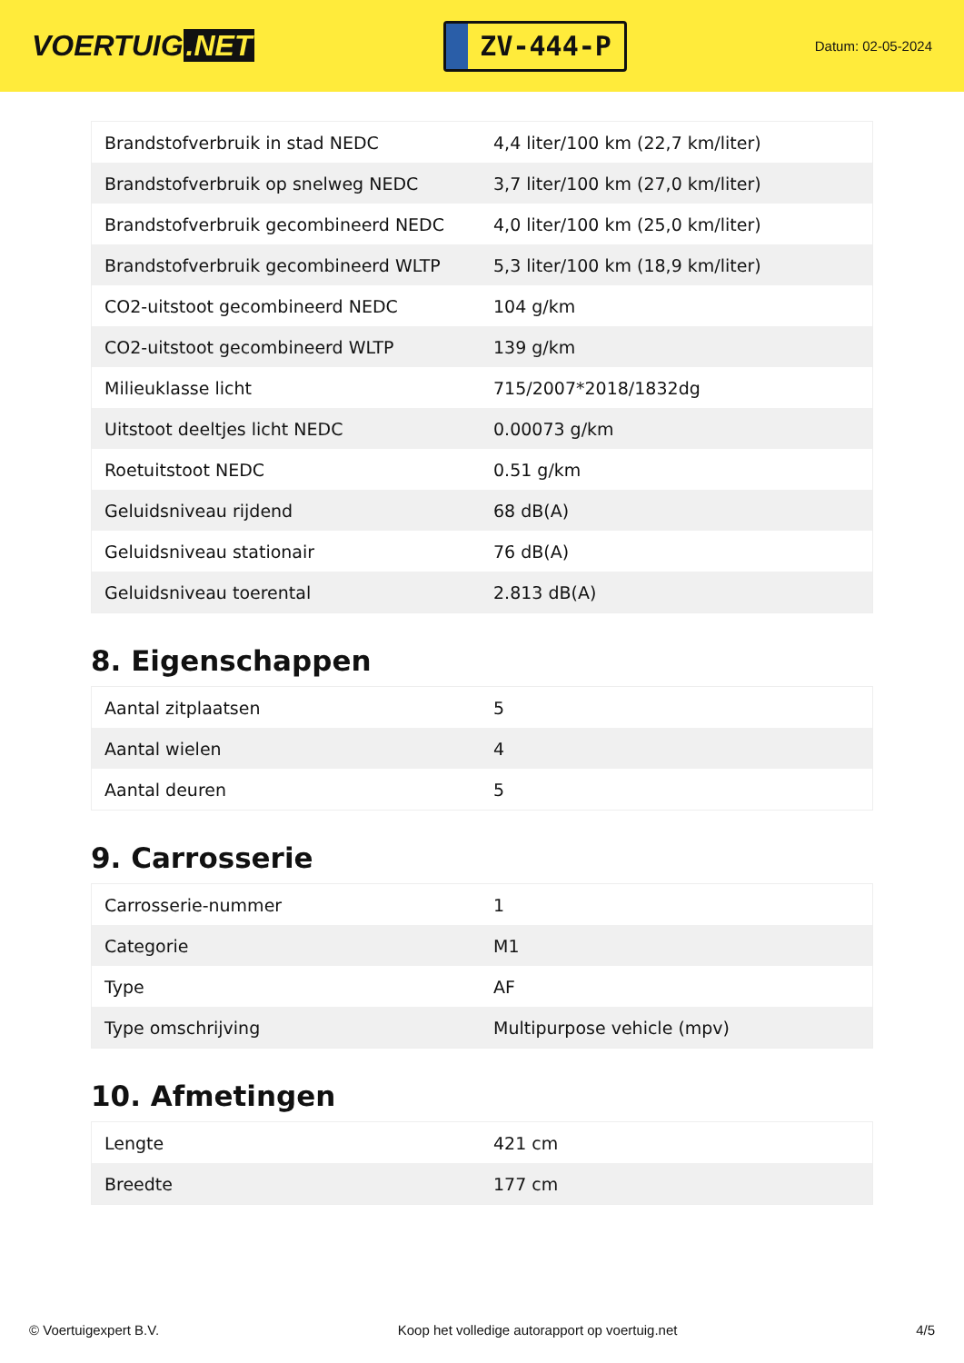VOERTUIG.NET
ZV-444-P
Datum: 02-05-2024
| Brandstofverbruik in stad NEDC | 4,4 liter/100 km (22,7 km/liter) |
| Brandstofverbruik op snelweg NEDC | 3,7 liter/100 km (27,0 km/liter) |
| Brandstofverbruik gecombineerd NEDC | 4,0 liter/100 km (25,0 km/liter) |
| Brandstofverbruik gecombineerd WLTP | 5,3 liter/100 km (18,9 km/liter) |
| CO2-uitstoot gecombineerd NEDC | 104 g/km |
| CO2-uitstoot gecombineerd WLTP | 139 g/km |
| Milieuklasse licht | 715/2007*2018/1832dg |
| Uitstoot deeltjes licht NEDC | 0.00073 g/km |
| Roetuitstoot NEDC | 0.51 g/km |
| Geluidsniveau rijdend | 68 dB(A) |
| Geluidsniveau stationair | 76 dB(A) |
| Geluidsniveau toerental | 2.813 dB(A) |
8. Eigenschappen
| Aantal zitplaatsen | 5 |
| Aantal wielen | 4 |
| Aantal deuren | 5 |
9. Carrosserie
| Carrosserie-nummer | 1 |
| Categorie | M1 |
| Type | AF |
| Type omschrijving | Multipurpose vehicle (mpv) |
10. Afmetingen
| Lengte | 421 cm |
| Breedte | 177 cm |
© Voertuigexpert B.V. Koop het volledige autorapport op voertuig.net 4/5